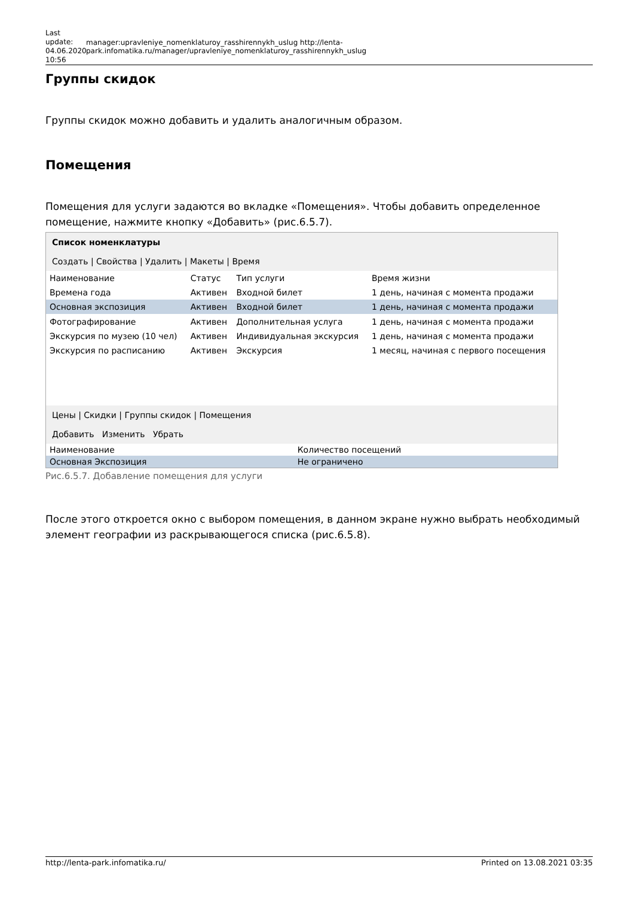Last update: 04.06.2020 10:56
manager:upravleniye_nomenklaturoy_rasshirennykh_uslug http://lenta-park.infomatika.ru/manager/upravleniye_nomenklaturoy_rasshirennykh_uslug
Группы скидок
Группы скидок можно добавить и удалить аналогичным образом.
Помещения
Помещения для услуги задаются во вкладке «Помещения». Чтобы добавить определенное помещение, нажмите кнопку «Добавить» (рис.6.5.7).
Список номенклатуры
Создать | Свойства | Удалить | Макеты | Время
| Наименование | Статус | Тип услуги | Время жизни |
| --- | --- | --- | --- |
| Времена года | Активен | Входной билет | 1 день, начиная с момента продажи |
| Основная экспозиция | Активен | Входной билет | 1 день, начиная с момента продажи |
| Фотографирование | Активен | Дополнительная услуга | 1 день, начиная с момента продажи |
| Экскурсия по музею (10 чел) | Активен | Индивидуальная экскурсия | 1 день, начиная с момента продажи |
| Экскурсия по расписанию | Активен | Экскурсия | 1 месяц, начиная с первого посещения |
Цены | Скидки | Группы скидок | Помещения
Добавить Изменить Убрать
| Наименование | Количество посещений |
| --- | --- |
| Основная Экспозиция | Не ограничено |
Рис.6.5.7. Добавление помещения для услуги
После этого откроется окно с выбором помещения, в данном экране нужно выбрать необходимый элемент географии из раскрывающегося списка (рис.6.5.8).
http://lenta-park.infomatika.ru/ Printed on 13.08.2021 03:35